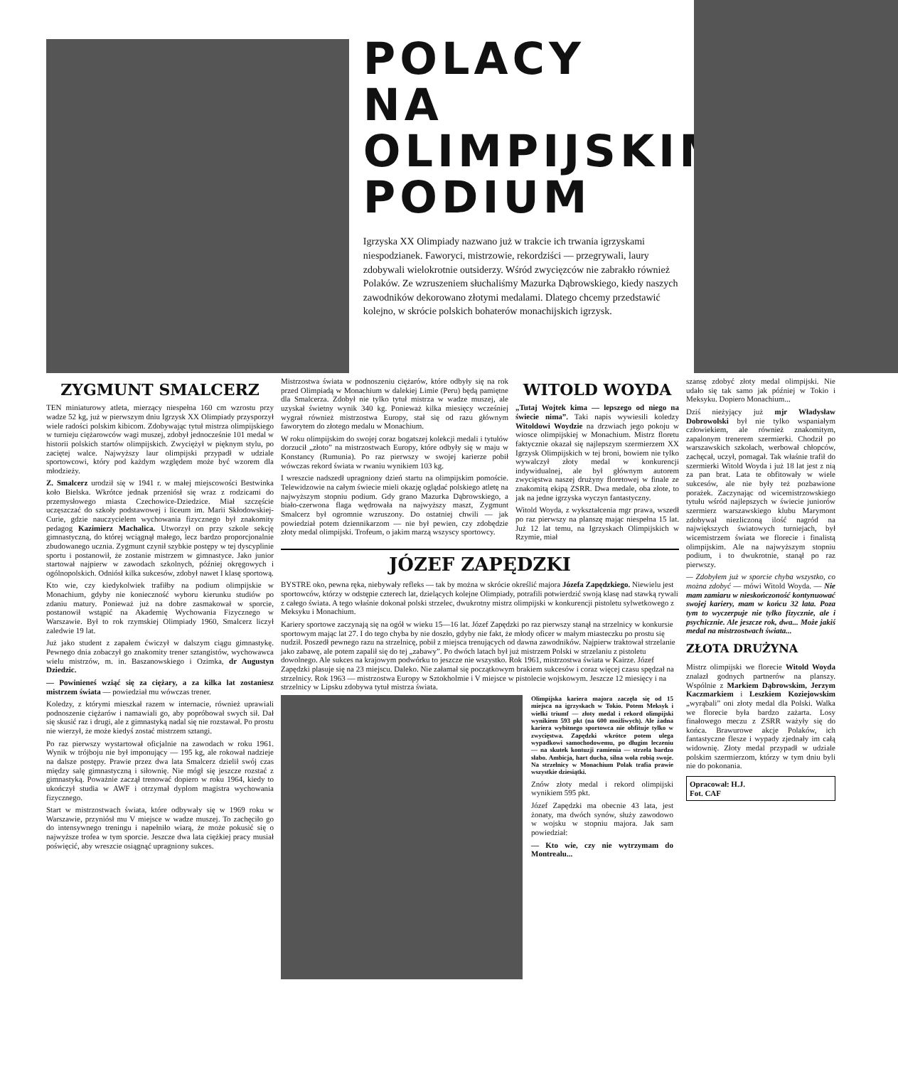POLACY
NA
OLIMPIJSKIM
PODIUM
Igrzyska XX Olimpiady nazwano już w trakcie ich trwania igrzyskami niespodzianek. Faworyci, mistrzowie, rekordziści — przegrywali, laury zdobywali wielokrotnie outsiderzy. Wśród zwycięzców nie zabrakło również Polaków. Ze wzruszeniem słuchaliśmy Mazurka Dąbrowskiego, kiedy naszych zawodników dekorowano złotymi medalami. Dlatego chcemy przedstawić kolejno, w skrócie polskich bohaterów monachijskich igrzysk.
ZYGMUNT SMALCERZ
TEN miniaturowy atleta, mierzący niespełna 160 cm wzrostu przy wadze 52 kg, już w pierwszym dniu Igrzysk XX Olimpiady przysporzył wiele radości polskim kibicom. Zdobywając tytuł mistrza olimpijskiego w turnieju ciężarowców wagi muszej, zdobył jednocześnie 101 medal w historii polskich startów olimpijskich. Zwyciężył w pięknym stylu, po zaciętej walce. Najwyższy laur olimpijski przypadł w udziale sportowcowi, który pod każdym względem może być wzorem dla młodzieży.
Z. Smalcerz urodził się w 1941 r. w małej miejscowości Bestwinka koło Bielska. Wkrótce jednak przeniósł się wraz z rodzicami do przemysłowego miasta Czechowice-Dziedzice. Miał szczęście uczęszczać do szkoły podstawowej i liceum im. Marii Skłodowskiej-Curie, gdzie nauczycielem wychowania fizycznego był znakomity pedagog Kazimierz Machalica. Utworzył on przy szkole sekcję gimnastyczną, do której wciągnął małego, lecz bardzo proporcjonalnie zbudowanego ucznia. Zygmunt czynił szybkie postępy w tej dyscyplinie sportu i postanowił, że zostanie mistrzem w gimnastyce. Jako junior startował najpierw w zawodach szkolnych, później okręgowych i ogólnopolskich. Odniósł kilka sukcesów, zdobył nawet I klasę sportową.
Kto wie, czy kiedykolwiek trafiłby na podium olimpijskie w Monachium, gdyby nie konieczność wyboru kierunku studiów po zdaniu matury. Ponieważ już na dobre zasmakował w sporcie, postanowił wstąpić na Akademię Wychowania Fizycznego w Warszawie. Był to rok rzymskiej Olimpiady 1960, Smalcerz liczył zaledwie 19 lat.
Już jako student z zapałem ćwiczył w dalszym ciągu gimnastykę. Pewnego dnia zobaczył go znakomity trener sztangistów, wychowawca wielu mistrzów, m. in. Baszanowskiego i Ozimka, dr Augustyn Dziedzic.
— Powinieneś wziąć się za ciężary, a za kilka lat zostaniesz mistrzem świata — powiedział mu wówczas trener.
Koledzy, z którymi mieszkał razem w internacie, również uprawiali podnoszenie ciężarów i namawiali go, aby popróbował swych sił. Dał się skusić raz i drugi, ale z gimnastyką nadal się nie rozstawał. Po prostu nie wierzył, że może kiedyś zostać mistrzem sztangi.
Po raz pierwszy wystartował oficjalnie na zawodach w roku 1961. Wynik w trójboju nie był imponujący — 195 kg, ale rokował nadzieje na dalsze postępy. Prawie przez dwa lata Smalcerz dzielił swój czas między salę gimnastyczną i siłownię. Nie mógł się jeszcze rozstać z gimnastyką. Poważnie zaczął trenować dopiero w roku 1964, kiedy to ukończył studia w AWF i otrzymał dyplom magistra wychowania fizycznego.
Start w mistrzostwach świata, które odbywały się w 1969 roku w Warszawie, przyniósł mu V miejsce w wadze muszej. To zachęciło go do intensywnego treningu i napełniło wiarą, że może pokusić się o najwyższe trofea w tym sporcie. Jeszcze dwa lata ciężkiej pracy musiał poświęcić, aby wreszcie osiągnąć upragniony sukces.
Mistrzostwa świata w podnoszeniu ciężarów, które odbyły się na rok przed Olimpiadą w Monachium w dalekiej Limie (Peru) będą pamiętne dla Smalcerza. Zdobył nie tylko tytuł mistrza w wadze muszej, ale uzyskał świetny wynik 340 kg. Ponieważ kilka miesięcy wcześniej wygrał również mistrzostwa Europy, stał się od razu głównym faworytem do złotego medalu w Monachium.
W roku olimpijskim do swojej coraz bogatszej kolekcji medali i tytułów dorzucił „złoto” na mistrzostwach Europy, które odbyły się w maju w Konstancy (Rumunia). Po raz pierwszy w swojej karierze pobił wówczas rekord świata w rwaniu wynikiem 103 kg.
I wreszcie nadszedł upragniony dzień startu na olimpijskim pomoście. Telewidzowie na całym świecie mieli okazję oglądać polskiego atletę na najwyższym stopniu podium. Gdy grano Mazurka Dąbrowskiego, a biało-czerwona flaga wędrowała na najwyższy maszt, Zygmunt Smalcerz był ogromnie wzruszony. Do ostatniej chwili — jak powiedział potem dziennikarzom — nie był pewien, czy zdobędzie złoty medal olimpijski. Trofeum, o jakim marzą wszyscy sportowcy.
WITOLD WOYDA
„Tutaj Wojtek kima — lepszego od niego na świecie nima”. Taki napis wywiesili koledzy Witoldowi Woydzie na drzwiach jego pokoju w wiosce olimpijskiej w Monachium. Mistrz floretu faktycznie okazał się najlepszym szermierzem XX Igrzysk Olimpijskich w tej broni, bowiem nie tylko wywalczył złoty medal w konkurencji indywidualnej, ale był głównym autorem zwycięstwa naszej drużyny floretowej w finale ze znakomitą ekipą ZSRR. Dwa medale, oba złote, to jak na jedne igrzyska wyczyn fantastyczny.
Witold Woyda, z wykształcenia mgr prawa, wszedł po raz pierwszy na planszę mając niespełna 15 lat. Już 12 lat temu, na Igrzyskach Olimpijskich w Rzymie, miał
JÓZEF ZAPĘDZKI
BYSTRE oko, pewna ręka, niebywały refleks — tak by można w skrócie określić majora Józefa Zapędzkiego. Niewielu jest sportowców, którzy w odstępie czterech lat, dzielących kolejne Olimpiady, potrafili potwierdzić swoją klasę nad stawką rywali z całego świata. A tego właśnie dokonał polski strzelec, dwukrotny mistrz olimpijski w konkurencji pistoletu sylwetkowego z Meksyku i Monachium.
Kariery sportowe zaczynają się na ogół w wieku 15—16 lat. Józef Zapędzki po raz pierwszy stanął na strzelnicy w konkursie sportowym mając lat 27. I do tego chyba by nie doszło, gdyby nie fakt, że młody oficer w małym miasteczku po prostu się nudził. Poszedł pewnego razu na strzelnicę, pobił z miejsca trenujących od dawna zawodników. Najpierw traktował strzelanie jako zabawę, ale potem zapalił się do tej „zabawy”. Po dwóch latach był już mistrzem Polski w strzelaniu z pistoletu dowolnego. Ale sukces na krajowym podwórku to jeszcze nie wszystko. Rok 1961, mistrzostwa świata w Kairze. Józef Zapędzki plasuje się na 23 miejscu. Daleko. Nie załamał się początkowym brakiem sukcesów i coraz więcej czasu spędzał na strzelnicy. Rok 1963 — mistrzostwa Europy w Sztokholmie i V miejsce w pistolecie wojskowym. Jeszcze 12 miesięcy i na strzelnicy w Lipsku zdobywa tytuł mistrza świata.
Olimpijska kariera majora zaczęła się od 15 miejsca na igrzyskach w Tokio. Potem Meksyk i wielki triumf — złoty medal i rekord olimpijski wynikiem 593 pkt (na 600 możliwych). Ale żadna kariera wybitnego sportowca nie obfituje tylko w zwycięstwa. Zapędzki wkrótce potem ulega wypadkowi samochodowemu, po długim leczeniu — na skutek kontuzji ramienia — strzela bardzo słabo. Ambicja, hart ducha, silna wola robią swoje. Na strzelnicy w Monachium Polak trafia prawie wszystkie dziesiątki.
Znów złoty medal i rekord olimpijski wynikiem 595 pkt.
Józef Zapędzki ma obecnie 43 lata, jest żonaty, ma dwóch synów, służy zawodowo w wojsku w stopniu majora. Jak sam powiedział:
— Kto wie, czy nie wytrzymam do Montrealu...
szansę zdobyć złoty medal olimpijski. Nie udało się tak samo jak później w Tokio i Meksyku. Dopiero Monachium...
Dziś nieżyjący już mjr Władysław Dobrowolski był nie tylko wspaniałym człowiekiem, ale również znakomitym, zapalonym trenerem szermierki. Chodził po warszawskich szkołach, werbował chłopców, zachęcał, uczył, pomagał. Tak właśnie trafił do szermierki Witold Woyda i już 18 lat jest z nią za pan brat. Lata te obfitowały w wiele sukcesów, ale nie były też pozbawione porażek. Zaczynając od wicemistrzowskiego tytułu wśród najlepszych w świecie juniorów szermierz warszawskiego klubu Marymont zdobywał niezliczoną ilość nagród na największych światowych turniejach, był wicemistrzem świata we florecie i finalistą olimpijskim. Ale na najwyższym stopniu podium, i to dwukrotnie, stanął po raz pierwszy.
— Zdobyłem już w sporcie chyba wszystko, co można zdobyć — mówi Witold Woyda. — Nie mam zamiaru w nieskończoność kontynuować swojej kariery, mam w końcu 32 lata. Poza tym to wyczerpuje nie tylko fizycznie, ale i psychicznie. Ale jeszcze rok, dwa... Może jakiś medal na mistrzostwach świata...
ZŁOTA DRUŻYNA
Mistrz olimpijski we florecie Witold Woyda znalazł godnych partnerów na planszy. Wspólnie z Markiem Dąbrowskim, Jerzym Kaczmarkiem i Leszkiem Koziejowskim „wyrąbali” oni złoty medal dla Polski. Walka we florecie była bardzo zażarta. Losy finałowego meczu z ZSRR ważyły się do końca. Brawurowe akcje Polaków, ich fantastyczne flesze i wypady zjednały im całą widownię. Złoty medal przypadł w udziale polskim szermierzom, którzy w tym dniu byli nie do pokonania.
Opracował: H.J.
Fot. CAF